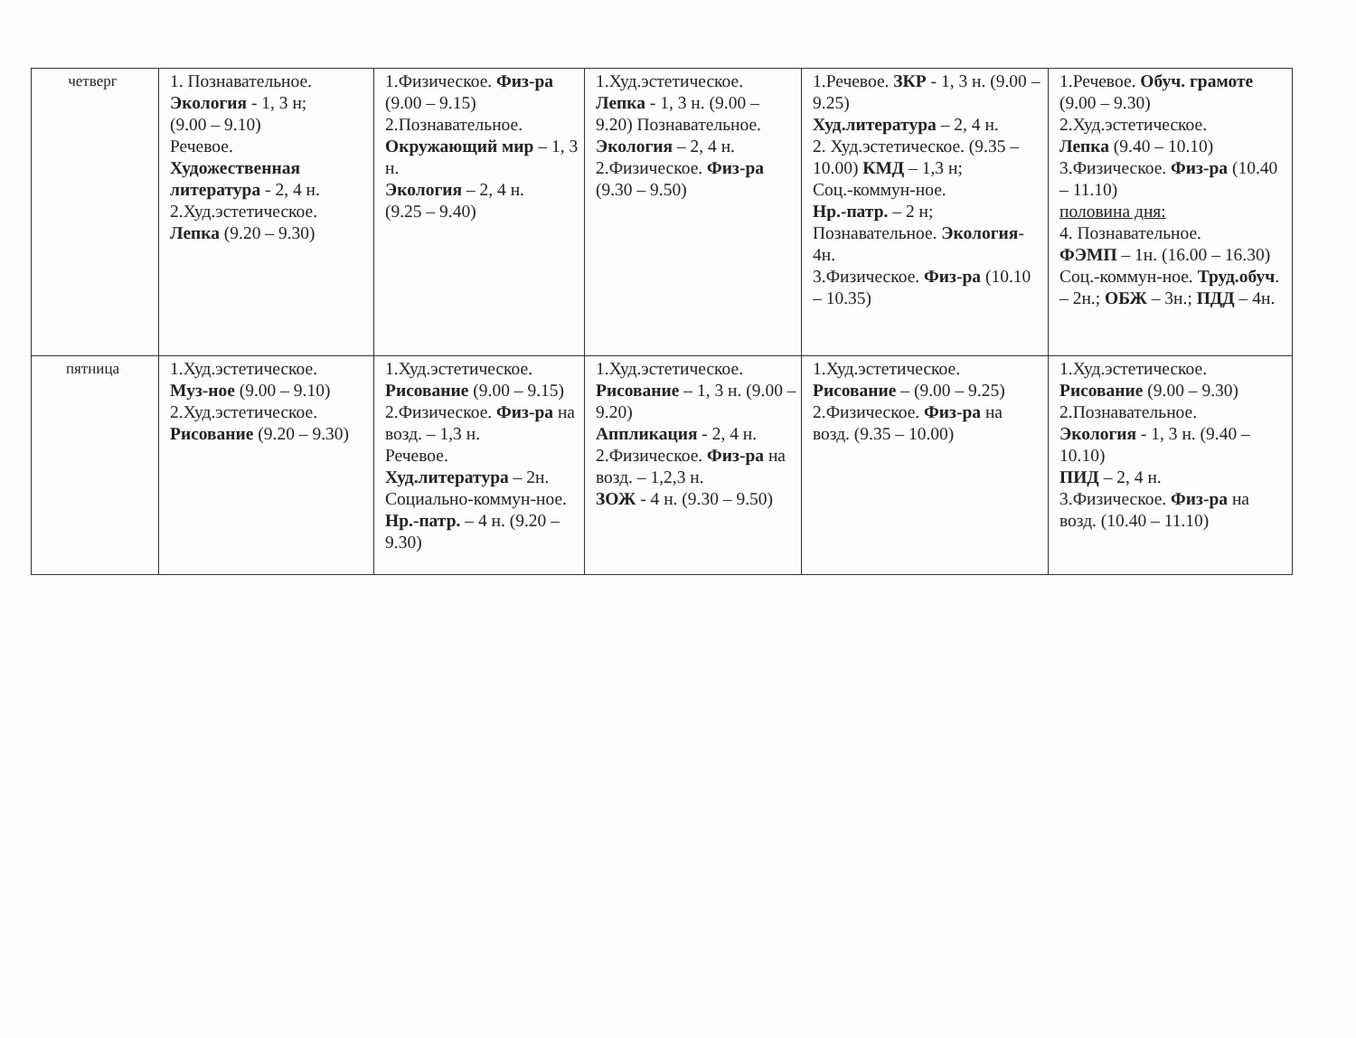| четверг | 1. Познавательное. Экология - 1, 3 н; (9.00 – 9.10) Речевое. Художественная литература - 2, 4 н. 2.Худ.эстетическое. Лепка (9.20 – 9.30) | 1.Физическое. Физ-ра (9.00 – 9.15) 2.Познавательное. Окружающий мир – 1, 3 н. Экология – 2, 4 н. (9.25 – 9.40) | 1.Худ.эстетическое. Лепка - 1, 3 н. (9.00 – 9.20) Познавательное. Экология – 2, 4 н. 2.Физическое. Физ-ра (9.30 – 9.50) | 1.Речевое. ЗКР - 1, 3 н. (9.00 – 9.25) Худ.литература – 2, 4 н. 2. Худ.эстетическое. (9.35 – 10.00) КМД – 1,3 н; Соц.-коммун-ное. Нр.-патр. – 2 н; Познавательное. Экология - 4н. 3.Физическое. Физ-ра (10.10 – 10.35) | 1.Речевое. Обуч. грамоте (9.00 – 9.30) 2.Худ.эстетическое. Лепка (9.40 – 10.10) 3.Физическое. Физ-ра (10.40 – 11.10) половина дня: 4. Познавательное. ФЭМП – 1н. (16.00 – 16.30) Соц.-коммун-ное. Труд.обуч . – 2н.; ОБЖ – 3н.; ПДД – 4н. |
| пятница | 1.Худ.эстетическое. Муз-ное (9.00 – 9.10) 2.Худ.эстетическое. Рисование (9.20 – 9.30) | 1.Худ.эстетическое. Рисование (9.00 – 9.15) 2.Физическое. Физ-ра на возд. – 1,3 н. Речевое. Худ.литература – 2н. Социально-коммун-ное. Нр.-патр. – 4 н. (9.20 – 9.30) | 1.Худ.эстетическое. Рисование – 1, 3 н. (9.00 – 9.20) Аппликация - 2, 4 н. 2.Физическое. Физ-ра на возд. – 1,2,3 н. ЗОЖ - 4 н. (9.30 – 9.50) | 1.Худ.эстетическое. Рисование – (9.00 – 9.25) 2.Физическое. Физ-ра на возд. (9.35 – 10.00) | 1.Худ.эстетическое. Рисование (9.00 – 9.30) 2.Познавательное. Экология - 1, 3 н. (9.40 – 10.10) ПИД – 2, 4 н. 3.Физическое. Физ-ра на возд. (10.40 – 11.10) |